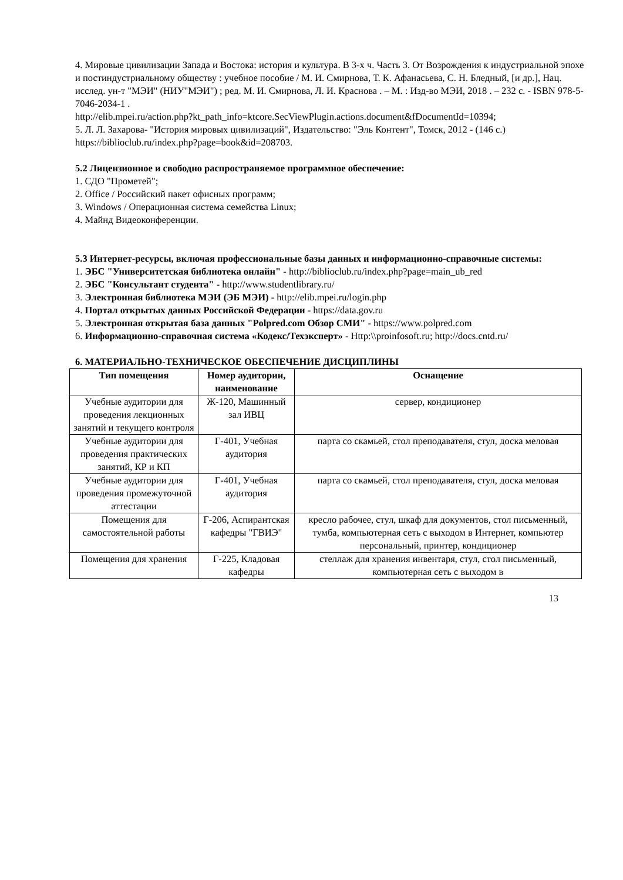4. Мировые цивилизации Запада и Востока: история и культура. В 3-х ч. Часть 3. От Возрождения к индустриальной эпохе и постиндустриальному обществу : учебное пособие / М. И. Смирнова, Т. К. Афанасьева, С. Н. Бледный, [и др.], Нац. исслед. ун-т "МЭИ" (НИУ"МЭИ") ; ред. М. И. Смирнова, Л. И. Краснова . – М. : Изд-во МЭИ, 2018 . – 232 с. - ISBN 978-5-7046-2034-1 .
http://elib.mpei.ru/action.php?kt_path_info=ktcore.SecViewPlugin.actions.document&fDocumentId=10394;
5. Л. Л. Захарова- "История мировых цивилизаций", Издательство: "Эль Контент", Томск, 2012 - (146 с.)
https://biblioclub.ru/index.php?page=book&id=208703.
5.2 Лицензионное и свободно распространяемое программное обеспечение:
1. СДО "Прометей";
2. Office / Российский пакет офисных программ;
3. Windows / Операционная система семейства Linux;
4. Майнд Видеоконференции.
5.3 Интернет-ресурсы, включая профессиональные базы данных и информационно-справочные системы:
1. ЭБС "Университетская библиотека онлайн" - http://biblioclub.ru/index.php?page=main_ub_red
2. ЭБС "Консультант студента" - http://www.studentlibrary.ru/
3. Электронная библиотека МЭИ (ЭБ МЭИ) - http://elib.mpei.ru/login.php
4. Портал открытых данных Российской Федерации - https://data.gov.ru
5. Электронная открытая база данных "Polpred.com Обзор СМИ" - https://www.polpred.com
6. Информационно-справочная система «Кодекс/Техэксперт» - Http:\\proinfosoft.ru; http://docs.cntd.ru/
6. МАТЕРИАЛЬНО-ТЕХНИЧЕСКОЕ ОБЕСПЕЧЕНИЕ ДИСЦИПЛИНЫ
| Тип помещения | Номер аудитории, наименование | Оснащение |
| --- | --- | --- |
| Учебные аудитории для проведения лекционных занятий и текущего контроля | Ж-120, Машинный зал ИВЦ | сервер, кондиционер |
| Учебные аудитории для проведения практических занятий, КР и КП | Г-401, Учебная аудитория | парта со скамьей, стол преподавателя, стул, доска меловая |
| Учебные аудитории для проведения промежуточной аттестации | Г-401, Учебная аудитория | парта со скамьей, стол преподавателя, стул, доска меловая |
| Помещения для самостоятельной работы | Г-206, Аспирантская кафедры "ГВИЭ" | кресло рабочее, стул, шкаф для документов, стол письменный, тумба, компьютерная сеть с выходом в Интернет, компьютер персональный, принтер, кондиционер |
| Помещения для хранения | Г-225, Кладовая кафедры | стеллаж для хранения инвентаря, стул, стол письменный, компьютерная сеть с выходом в |
13